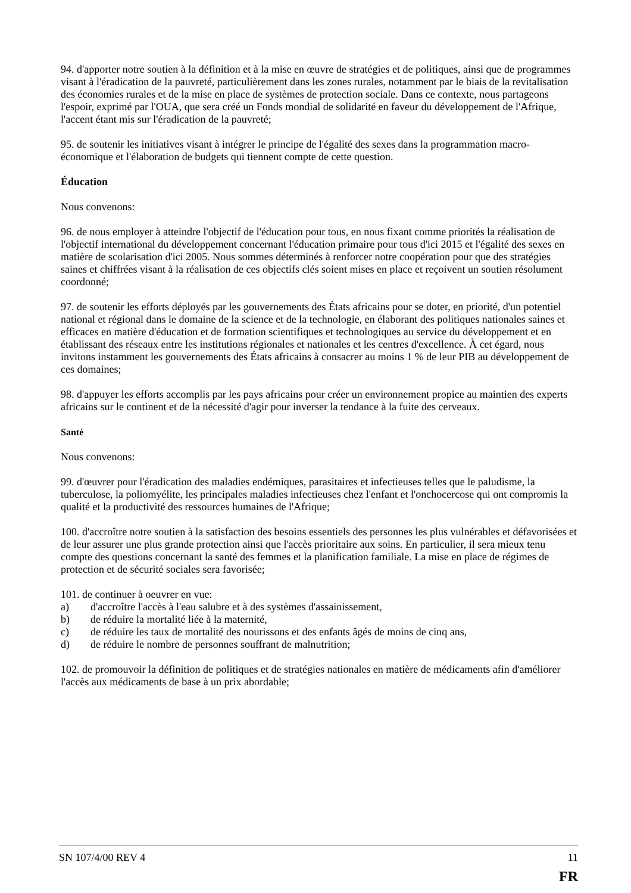94. d'apporter notre soutien à la définition et à la mise en œuvre de stratégies et de politiques, ainsi que de programmes visant à l'éradication de la pauvreté, particulièrement dans les zones rurales, notamment par le biais de la revitalisation des économies rurales et de la mise en place de systèmes de protection sociale. Dans ce contexte, nous partageons l'espoir, exprimé par l'OUA, que sera créé un Fonds mondial de solidarité en faveur du développement de l'Afrique, l'accent étant mis sur l'éradication de la pauvreté;
95. de soutenir les initiatives visant à intégrer le principe de l'égalité des sexes dans la programmation macro-économique et l'élaboration de budgets qui tiennent compte de cette question.
Éducation
Nous convenons:
96. de nous employer à atteindre l'objectif de l'éducation pour tous, en nous fixant comme priorités la réalisation de l'objectif international du développement concernant l'éducation primaire pour tous d'ici 2015 et l'égalité des sexes en matière de scolarisation d'ici 2005. Nous sommes déterminés à renforcer notre coopération pour que des stratégies saines et chiffrées visant à la réalisation de ces objectifs clés soient mises en place et reçoivent un soutien résolument coordonné;
97. de soutenir les efforts déployés par les gouvernements des États africains pour se doter, en priorité, d'un potentiel national et régional dans le domaine de la science et de la technologie, en élaborant des politiques nationales saines et efficaces en matière d'éducation et de formation scientifiques et technologiques au service du développement et en établissant des réseaux entre les institutions régionales et nationales et les centres d'excellence. À cet égard, nous invitons instamment les gouvernements des États africains à consacrer au moins 1 % de leur PIB au développement de ces domaines;
98. d'appuyer les efforts accomplis par les pays africains pour créer un environnement propice au maintien des experts africains sur le continent et de la nécessité d'agir pour inverser la tendance à la fuite des cerveaux.
Santé
Nous convenons:
99. d'œuvrer pour l'éradication des maladies endémiques, parasitaires et infectieuses telles que le paludisme, la tuberculose, la poliomyélite, les principales maladies infectieuses chez l'enfant et l'onchocercose qui ont compromis la qualité et la productivité des ressources humaines de l'Afrique;
100. d'accroître notre soutien à la satisfaction des besoins essentiels des personnes les plus vulnérables et défavorisées et de leur assurer une plus grande protection ainsi que l'accès prioritaire aux soins. En particulier, il sera mieux tenu compte des questions concernant la santé des femmes et la planification familiale. La mise en place de régimes de protection et de sécurité sociales sera favorisée;
101. de continuer à oeuvrer en vue:
a) d'accroître l'accès à l'eau salubre et à des systèmes d'assainissement,
b) de réduire la mortalité liée à la maternité,
c) de réduire les taux de mortalité des nourissons et des enfants âgés de moins de cinq ans,
d) de réduire le nombre de personnes souffrant de malnutrition;
102. de promouvoir la définition de politiques et de stratégies nationales en matière de médicaments afin d'améliorer l'accès aux médicaments de base à un prix abordable;
SN 107/4/00 REV 4 11
FR